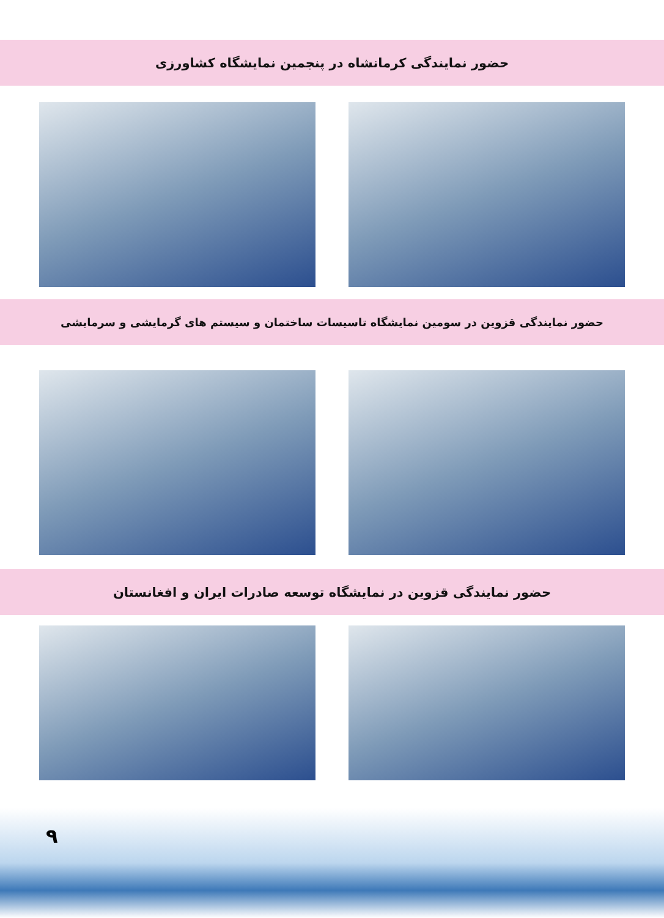حضور نمایندگی کرمانشاه در پنجمین نمایشگاه کشاورزی
حضور نمایندگی قزوین در سومین نمایشگاه تاسیسات ساختمان و سیستم های گرمایشی و سرمایشی
حضور نمایندگی قزوین در نمایشگاه توسعه صادرات ایران و افغانستان
۹